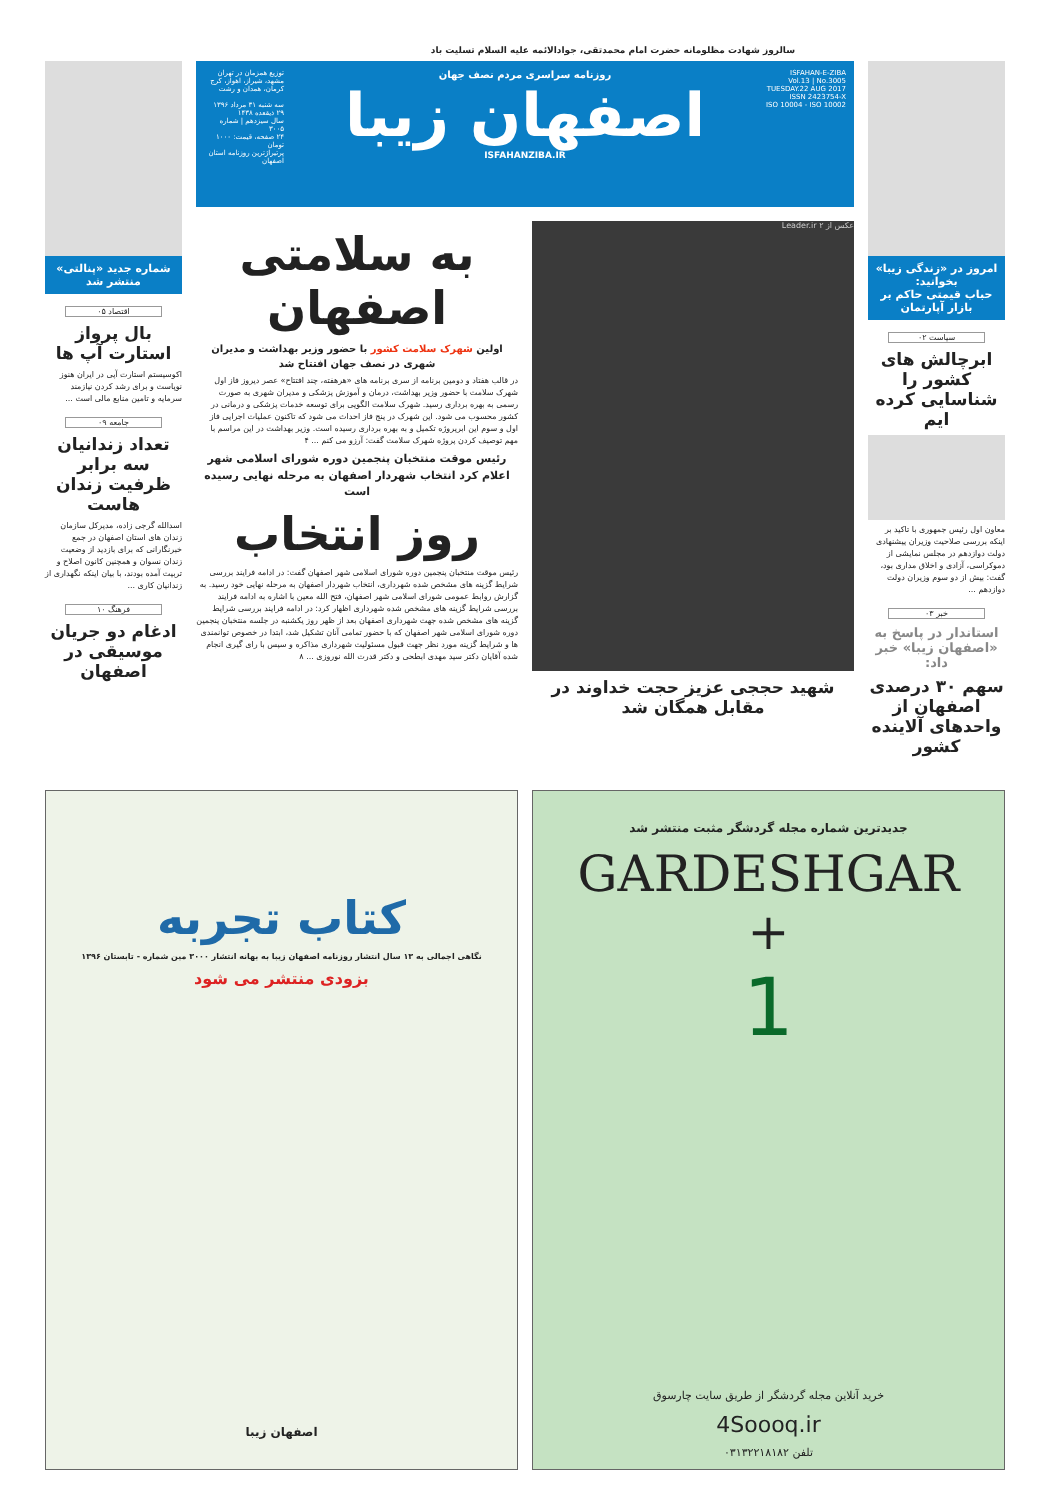سالروز شهادت مظلومانه حضرت امام محمدتقی، جوادالائمه علیه السلام تسلیت باد
امروز در «زندگی زیبا» بخوانید:
حباب قیمتی حاکم بر بازار آپارتمان
سیاست ۰۲
ابرچالش های کشور را شناسایی کرده ایم
معاون اول رئیس جمهوری با تاکید بر اینکه بررسی صلاحیت وزیران پیشنهادی دولت دوازدهم در مجلس نمایشی از دموکراسی، آزادی و اخلاق مداری بود، گفت: بیش از دو سوم وزیران دولت دوازدهم ...
خبر ۰۳
استاندار در پاسخ به «اصفهان زیبا» خبر داد:
سهم ۳۰ درصدی اصفهان از واحدهای آلاینده کشور
ISFAHAN-E-ZIBA
Vol.13 | No.3005
TUESDAY.22 AUG 2017
ISSN 2423754-X
ISO 10004 - ISO 10002
روزنامه سراسری مردم نصف جهان
اصفهان زیبا
ISFAHANZIBA.IR
توزیع همزمان در تهران
مشهد، شیراز، اهواز، کرج
کرمان، همدان و رشت
سه شنبه ۳۱ مرداد ۱۳۹۶
۲۹ ذیقعده ۱۴۳۸
سال سیزدهم | شماره ۳۰۰۵
۲۴ صفحه، قیمت: ۱۰۰۰ تومان
پرتیراژترین روزنامه استان اصفهان
عکس از Leader.ir ۲
شهید حججی عزیز حجت خداوند در مقابل همگان شد
به سلامتی اصفهان
اولین شهرک سلامت کشور با حضور وزیر بهداشت و مدیران شهری در نصف جهان افتتاح شد
در قالب هفتاد و دومین برنامه از سری برنامه های «هرهفته، چند افتتاح» عصر دیروز فاز اول شهرک سلامت با حضور وزیر بهداشت، درمان و آموزش پزشکی و مدیران شهری به صورت رسمی به بهره برداری رسید. شهرک سلامت الگویی برای توسعه خدمات پزشکی و درمانی در کشور محسوب می شود. این شهرک در پنج فاز احداث می شود که تاکنون عملیات اجرایی فاز اول و سوم این ابرپروژه تکمیل و به بهره برداری رسیده است. وزیر بهداشت در این مراسم با مهم توصیف کردن پروژه شهرک سلامت گفت: آرزو می کنم ... ۴
رئیس موقت منتخبان پنجمین دوره شورای اسلامی شهر اعلام کرد انتخاب شهردار اصفهان به مرحله نهایی رسیده است
روز انتخاب
رئیس موقت منتخبان پنجمین دوره شورای اسلامی شهر اصفهان گفت: در ادامه فرایند بررسی شرایط گزینه های مشخص شده شهرداری، انتخاب شهردار اصفهان به مرحله نهایی خود رسید. به گزارش روابط عمومی شورای اسلامی شهر اصفهان، فتح الله معین با اشاره به ادامه فرایند بررسی شرایط گزینه های مشخص شده شهرداری اظهار کرد: در ادامه فرایند بررسی شرایط گزینه های مشخص شده جهت شهرداری اصفهان بعد از ظهر روز یکشنبه در جلسه منتخبان پنجمین دوره شورای اسلامی شهر اصفهان که با حضور تمامی آنان تشکیل شد، ابتدا در خصوص توانمندی ها و شرایط گزینه مورد نظر جهت قبول مسئولیت شهرداری مذاکره و سپس با رای گیری انجام شده آقایان دکتر سید مهدی ابطحی و دکتر قدرت الله نوروزی ... ۸
شماره جدید «پنالتی» منتشر شد
اقتصاد ۰۵
بال پرواز استارت آپ ها
اکوسیستم استارت آپی در ایران هنوز نوپاست و برای رشد کردن نیازمند سرمایه و تامین منابع مالی است ...
جامعه ۰۹
تعداد زندانیان سه برابر ظرفیت زندان هاست
اسدالله گرجی زاده، مدیرکل سازمان زندان های استان اصفهان در جمع خبرنگارانی که برای بازدید از وضعیت زندان نسوان و همچنین کانون اصلاح و تربیت آمده بودند، با بیان اینکه نگهداری از زندانیان کاری ...
فرهنگ ۱۰
ادغام دو جریان موسیقی در اصفهان
جدیدترین شماره مجله گردشگر مثبت منتشر شد
GARDESHGAR +
1
خرید آنلاین مجله گردشگر از طریق سایت چارسوق
4Soooq.ir
تلفن ۰۳۱۳۲۲۱۸۱۸۲
کتاب تجربه
نگاهی اجمالی به ۱۳ سال انتشار روزنامه اصفهان زیبا به بهانه انتشار ۳۰۰۰ مین شماره - تابستان ۱۳۹۶
بزودی منتشر می شود
اصفهان زیبا